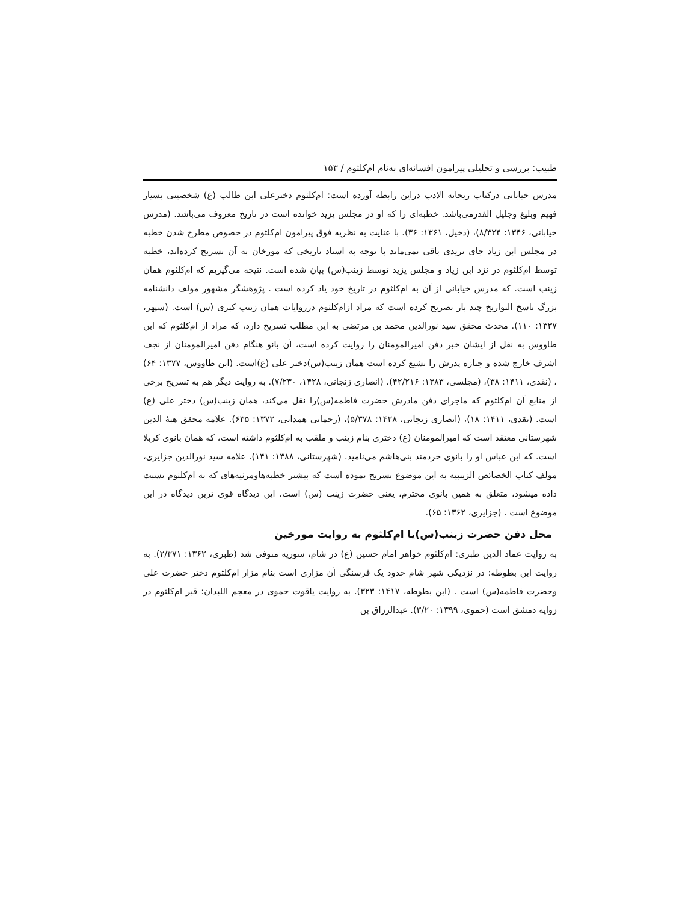طبیب: بررسی و تحلیلی پیرامون افسانه‌ای به‌نام ام‌کلثوم / ۱۵۳
مدرس خیابانی درکتاب ریحانه الادب دراین رابطه آورده است: ام‌کلثوم دخترعلی ابن طالب (ع) شخصیتی بسیار فهیم وبلیغ وجلیل القدرمی‌باشد. خطبه‌ای را که او در مجلس یزید خوانده است در تاریخ معروف می‌باشد. (مدرس خیابانی، ۱۳۴۶: ۸/۳۲۴)، (دخیل، ۱۳۶۱: ۳۶). با عنایت به نظریه فوق پیرامون ام‌کلثوم در خصوص مطرح شدن خطبه در مجلس ابن زیاد جای تریدی باقی نمی‌ماند با توجه به اسناد تاریخی که مورخان به آن تسریح کرده‌اند، خطبه توسط ام‌کلثوم در نزد ابن زیاد و مجلس یزید توسط زینب(س) بیان شده است. نتیجه می‌گیریم که ام‌کلثوم همان زینب است. که مدرس خیابانی از آن به ام‌کلثوم در تاریخ خود یاد کرده است . پژوهشگر مشهور مولف دانشنامه بزرگ ناسخ التواریخ چند بار تصریح کرده است که مراد ازام‌کلثوم درروایات همان زینب کبری (س) است. (سپهر، ۱۳۳۷: ۱۱۰). محدث محقق سید نورالدین محمد بن مرتضی به این مطلب تسریح دارد، که مراد از ام‌کلثوم که ابن طاووس به نقل از ایشان خبر دفن امیرالمومنان را روایت کرده است، آن بانو هنگام دفن امیرالمومنان از نجف اشرف خارج شده و جنازه پدرش را تشیع کرده است همان زینب(س)دختر علی (ع)است. (ابن طاووس، ۱۳۷۷: ۶۴) ، (نقدی، ۱۴۱۱: ۳۸)، (مجلسی، ۱۳۸۳: ۴۲/۲۱۶)، (انصاری زنجانی، ۱۴۲۸، ۷/۲۳۰). به روایت دیگر هم به تسریح برخی از منابع آن ام‌کلثوم که ماجرای دفن مادرش حضرت فاطمه(س)را نقل می‌کند، همان زینب(س) دختر علی (ع) است. (نقدی، ۱۴۱۱: ۱۸)، (انصاری زنجانی، ۱۴۲۸: ۵/۳۷۸)، (رحمانی همدانی، ۱۳۷۲: ۶۳۵). علامه محقق هبهٔ الدین شهرستانی معتقد است که امیرالمومنان (ع) دختری بنام زینب و ملقب به ام‌کلثوم داشته است، که همان بانوی کربلا است. که ابن عباس او را بانوی خردمند بنی‌هاشم می‌نامید. (شهرستانی، ۱۳۸۸: ۱۴۱). علامه سید نورالدین جزایری، مولف کتاب الخصائص الزینبیه به این موضوع تسریح نموده است که بیشتر خطبه‌هاومرثیه‌های که به ام‌کلثوم نسبت داده میشود، متعلق به همین بانوی محترم، یعنی حضرت زینب (س) است، این دیدگاه قوی ترین دیدگاه در این موضوع است . (جزایری، ۱۳۶۲: ۶۵).
محل دفن حضرت زینب(س)یا ام‌کلثوم به روایت مورخین
به روایت عماد الدین طبری: ام‌کلثوم خواهر امام حسین (ع) در شام، سوریه متوفی شد (طبری، ۱۳۶۲: ۲/۳۷۱). به روایت ابن بطوطه: در نزدیکی شهر شام حدود یک فرسنگی آن مزاری است بنام مزار ام‌کلثوم دختر حضرت علی وحضرت فاطمه(س) است . (ابن بطوطه، ۱۴۱۷: ۳۲۳). به روایت یاقوت حموی در معجم اللبدان: قبر ام‌کلثوم در زوایه دمشق است (حموی، ۱۳۹۹: ۳/۲۰). عبدالرزاق بن